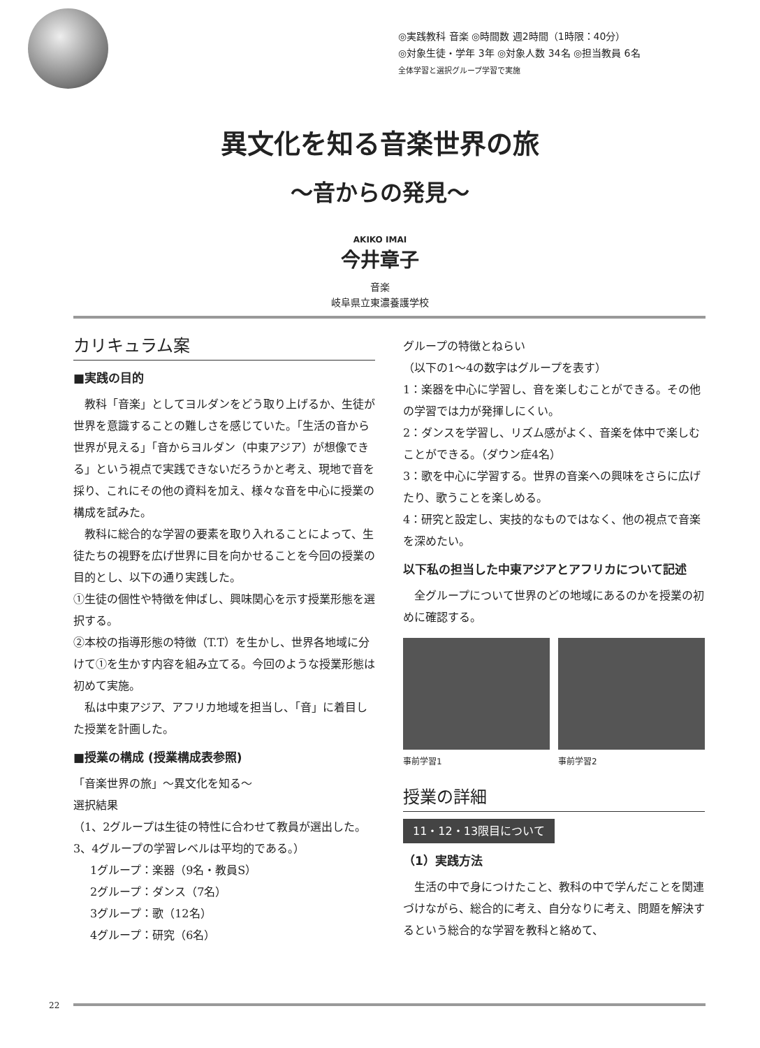◎実践教科 音楽 ◎時間数 週2時間（1時限：40分）
◎対象生徒・学年 3年 ◎対象人数 34名 ◎担当教員 6名
全体学習と選択グループ学習で実施
異文化を知る音楽世界の旅
～音からの発見～
AKIKO IMAI
今井章子
音楽
岐阜県立東濃養護学校
カリキュラム案
■実践の目的
　教科「音楽」としてヨルダンをどう取り上げるか、生徒が世界を意識することの難しさを感じていた。「生活の音から世界が見える」「音からヨルダン（中東アジア）が想像できる」という視点で実践できないだろうかと考え、現地で音を採り、これにその他の資料を加え、様々な音を中心に授業の構成を試みた。
　教科に総合的な学習の要素を取り入れることによって、生徒たちの視野を広げ世界に目を向かせることを今回の授業の目的とし、以下の通り実践した。
①生徒の個性や特徴を伸ばし、興味関心を示す授業形態を選択する。
②本校の指導形態の特徴（T.T）を生かし、世界各地域に分けて①を生かす内容を組み立てる。今回のような授業形態は初めて実施。
　私は中東アジア、アフリカ地域を担当し、「音」に着目した授業を計画した。
■授業の構成 (授業構成表参照)
「音楽世界の旅」～異文化を知る～
選択結果
（1、2グループは生徒の特性に合わせて教員が選出した。3、4グループの学習レベルは平均的である。）
1グループ：楽器（9名・教員S）
2グループ：ダンス（7名）
3グループ：歌（12名）
4グループ：研究（6名）
グループの特徴とねらい
（以下の1～4の数字はグループを表す）
1：楽器を中心に学習し、音を楽しむことができる。その他の学習では力が発揮しにくい。
2：ダンスを学習し、リズム感がよく、音楽を体中で楽しむことができる。（ダウン症4名）
3：歌を中心に学習する。世界の音楽への興味をさらに広げたり、歌うことを楽しめる。
4：研究と設定し、実技的なものではなく、他の視点で音楽を深めたい。
以下私の担当した中東アジアとアフリカについて記述
　全グループについて世界のどの地域にあるのかを授業の初めに確認する。
事前学習1 事前学習2
授業の詳細
11・12・13限目について
（1）実践方法
　生活の中で身につけたこと、教科の中で学んだことを関連づけながら、総合的に考え、自分なりに考え、問題を解決するという総合的な学習を教科と絡めて、
22